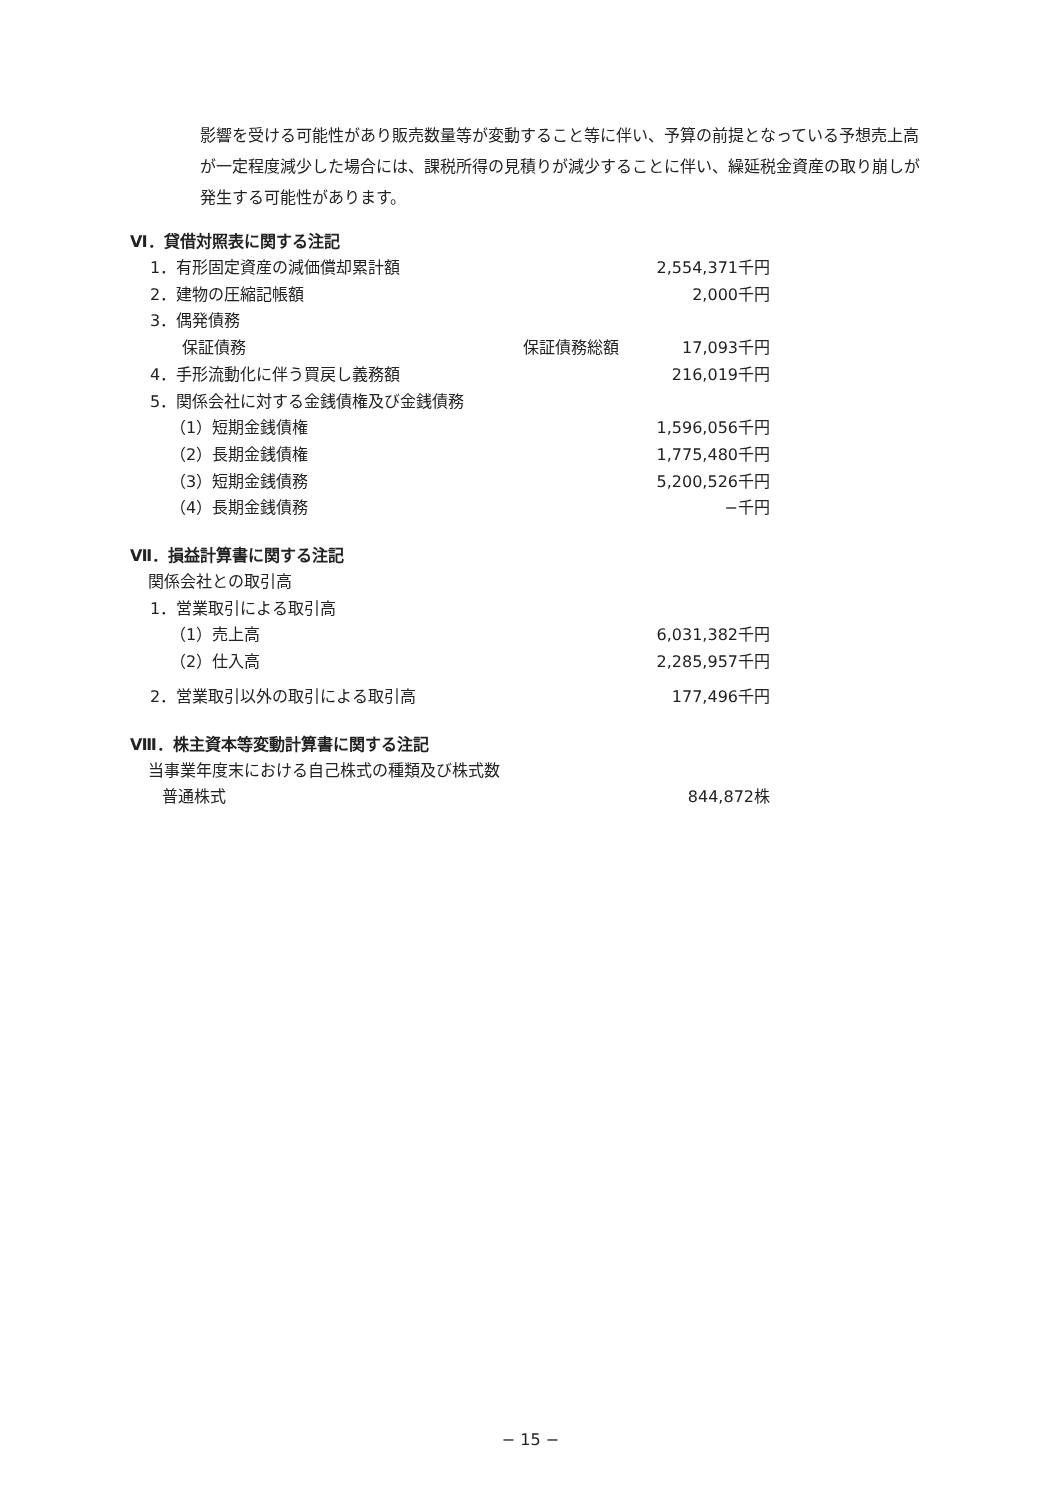影響を受ける可能性があり販売数量等が変動すること等に伴い、予算の前提となっている予想売上高が一定程度減少した場合には、課税所得の見積りが減少することに伴い、繰延税金資産の取り崩しが発生する可能性があります。
Ⅵ．貸借対照表に関する注記
| 1．有形固定資産の減価償却累計額 | | 2,554,371千円 |
| 2．建物の圧縮記帳額 | | 2,000千円 |
| 3．偶発債務 | | |
| 保証債務 | 保証債務総額 | 17,093千円 |
| 4．手形流動化に伴う買戻し義務額 | | 216,019千円 |
| 5．関係会社に対する金銭債権及び金銭債務 | | |
| （1）短期金銭債権 | | 1,596,056千円 |
| （2）長期金銭債権 | | 1,775,480千円 |
| （3）短期金銭債務 | | 5,200,526千円 |
| （4）長期金銭債務 | | −千円 |
Ⅶ．損益計算書に関する注記
| 関係会社との取引高 | |
| 1．営業取引による取引高 | |
| （1）売上高 | 6,031,382千円 |
| （2）仕入高 | 2,285,957千円 |
| 2．営業取引以外の取引による取引高 | 177,496千円 |
Ⅷ．株主資本等変動計算書に関する注記
| 当事業年度末における自己株式の種類及び株式数 | |
| 普通株式 | 844,872株 |
− 15 −